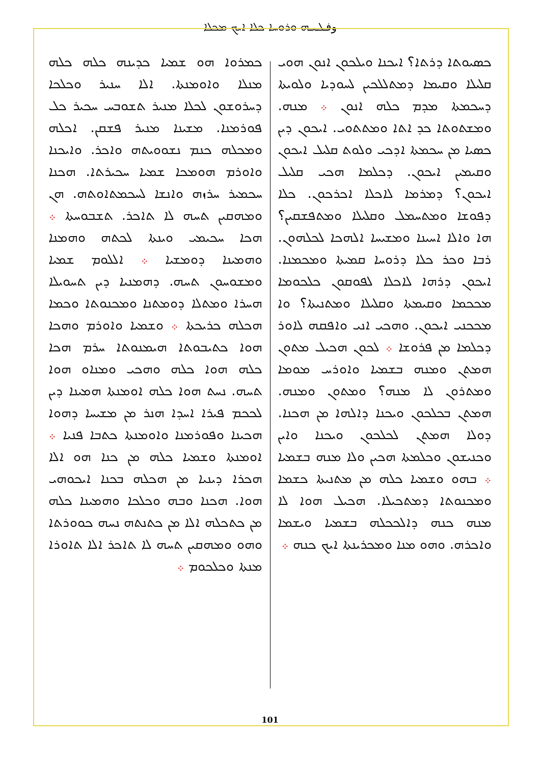وفـܠـܝـܗ ܘܪܘܚܐ ܟܠܐ ܐܝܟ ܡܟܠܐ
ܟܣܝܘܬܐ ܕܪܬܐ؟ ܐܝܟܢܐ ܘܝܠܟܘܢ ܐܢܘܢ ܗܘܝ ܩܠܝܠܐ ܘܩܝܡܐ ܕܡܬܠܠܟܝܢ ܠܚܘܕܝܐ ܘܠܘܝܬܐ ܕܚܟܡܬܐ ܡܕܡ ܟܠܗ ܐܢܘܢ ܀ ܡܢܗ. ܘܡܫܬܘܬܐ ܟܕ ܐܬܐ ܘܡܬܬܘܝ. ܐܝܟܘܢ ܕܝܢ ܟܣܝܐ ܡܢ ܚܟܡܬܐ ܐܕܟܝ ܘܠܘܬ ܩܠܝܠ ܐܝܟܘܢ ܘܩܝܡܝܢ ܐܝܟܘܢ. ܕܟܠܡܐ ܗܟܝ ܩܠܝܠ ܐܝܟܘܢ؟ ܕܡܪܡܐ ܠܐܟܠܐ ܐܟܪܟܘܢ. ܟܠܐ ܕܦܘܫܐ ܘܡܬܚܡܠ ܘܩܠܝܠܐ ܘܡܬܦܫܩܝܢ؟ ܗܐ ܘܐܠܐ ܐܚܝܢܐ ܘܡܫܝܚܐ ܐܠܗܟܐ ܠܟܠܗܘܢ. ܪܒܐ ܘܟܪ ܟܠܐ ܕܪܘܚܐ ܩܡܝܬܐ ܘܡܟܡܢܐ. ܐܝܟܘܢ ܕܪܗܐ ܠܐܟܠܐ ܠܦܘܩܘܢ ܟܠܟܘܡܐ ܡܟܟܡܐ ܘܩܝܡܬܐ ܘܩܠܝܠܐ ܘܡܬܢܝܬܐ؟ ܘܐ ܡܟܟܢܝ ܐܝܟܘܢ. ܘܗܟܝ ܐܢܝ ܘܐܦܩܗ ܠܐܘܪ ܕܟܠܡܐ ܡܢ ܦܪܘܫܐ ܀ ܠܟܘܢ ܗܟܝܠ ܡܬܘܢ ܗܡܬܢ ܘܡܢܗ ܒܫܡܝܐ ܘܐܘܪܚ ܡܘܡܐ ܘܡܬܪܘܢ ܠܐ ܡܢܗ؟ ܘܡܬܘܢ ܘܡܢܗ. ܗܡܬܢ ܒܟܠܟܘܢ ܘܝܟܢܐ ܕܐܠܗܐ ܡܢ ܗܟܢܐ. ܕܘܠܐ ܗܡܬܢ ܠܟܠܟܘܢ ܘܝܟܢܐ ܘܐܝܢ ܘܟܢܝܫܘܢ ܘܟܠܡܬܐ ܗܟܝܢ ܘܠܐ ܡܢܗ ܒܫܡܝܐ ܀ ܒܗܘ ܘܫܡܝܐ ܟܠܗ ܡܢ ܡܬܢܝܬܐ ܟܫܡܐ ܘܡܟܢܘܬܐ ܕܡܬܟܝܠܐ. ܗܟܝܠ ܗܘܐ ܠܐ ܡܢܗ ܟܢܗ ܕܐܠܟܟܠܗ ܒܫܡܝܐ ܘܝܫܡܐ ܘܐܟܪܗ. ܘܗܘ ܡܢܐ ܘܡܟܪܝܢܬܐ ܐܝܟ ܟܢܗ ܀
ܟܡܪܘܐ ܗܘ ܫܡܝܐ ܟܕܝܢܗ ܟܠܗ ܟܠܗ ܡܢܠܐ ܘܐܘܡܢܬܐ. ܐܠܐ ܚܢܝܪ ܘܟܠܟܐ ܕܚܪܘܫܘܢ ܠܟܠܐ ܡܢܝܪ ܬܫܘܒܚ ܚܟܝܪ ܟܠ ܦܘܪܡܢܐ. ܡܫܝܢܐ ܡܢܝܪ ܦܫܩܢ. ܐܟܠܗ ܘܡܟܠܗ ܟܢܡ ܢܫܘܘܝܬܗ ܘܐܟܪ. ܘܐܝܟܢܐ ܘܐܘܪܡ ܗܘܡܟܐ ܫܡܝܐ ܚܟܝܪܬܐ. ܗܟܢܐ ܚܟܡܝܪ ܚܪܙܗ ܘܐܢܫܐ ܠܚܟܡܬܐܘܬܗ. ܗܢ ܘܡܗܩܝܢ ܬܚܗ ܠܐ ܬܐܟܪ. ܬܫܒܘܚܬܐ ܀ ܗܟܐ ܚܟܝܡܝ ܘܝܢܬܐ ܠܟܬܗ ܘܗܡܢܐ ܘܗܡܝܢܐ ܕܘܡܫܝܐ ܀ ܐܠܠܘܡ ܫܡܝܐ ܘܡܫܘܚܘܢ ܬܚܗ. ܕܗܡܢܝܐ ܕܝܢ ܬܚܘܝܠܐ ܗܚܪܐ ܘܡܬܠܐ ܕܘܡܬܢܐ ܘܡܟܢܘܬܐ ܘܟܡܐ ܗܟܠܗ ܟܪܝܟܬܐ ܀ ܘܫܡܝܐ ܘܐܘܪܡ ܘܗܟܐ ܗܘܐ ܟܬܝܒܘܬܐ ܗܝܡܢܘܬܐ ܚܪܡ ܗܟܐ ܟܠܗ ܗܘܐ ܟܠܗ ܘܗܟܝ ܘܡܢܐܘ ܗܘܐ ܬܚܗ. ܢܚܬ ܗܘܐ ܟܠܗ ܐܘܡܢܬܐ ܗܡܝܢܐ ܕܝܢ ܠܟܟܡ ܦܝܪܐ ܐܚܕܐ ܗܢܪ ܡܢ ܡܫܝܚܐ ܕܗܘܐ ܗܟܝܢܐ ܘܦܘܪܡܢܐ ܘܐܘܡܢܬܐ ܟܬܒܐ ܦܢܝܐ ܀ ܐܘܡܢܬܐ ܘܫܡܝܐ ܟܠܗ ܡܢ ܟܢܐ ܗܘ ܐܠܐ ܗܟܪܐ ܕܝܢܝܐ ܡܢ ܗܟܠܗ ܒܟܢܐ ܐܝܟܘܗܝ ܗܘܐ. ܗܟܢܐ ܘܒܗ ܘܟܠܟܐ ܘܗܡܝܢܐ ܟܠܗ ܡܢ ܟܬܟܠܗ ܐܠܐ ܡܢ ܟܬܢܬܗ ܢܚܗ ܟܘܘܪܬܐ ܘܗܘ ܘܡܗܩܝܢ ܬܚܗ ܠܐ ܬܐܟܪ ܐܠܐ ܬܐܘܪܐ ܡܢܬܐ ܘܟܠܟܘܡ ܀
101